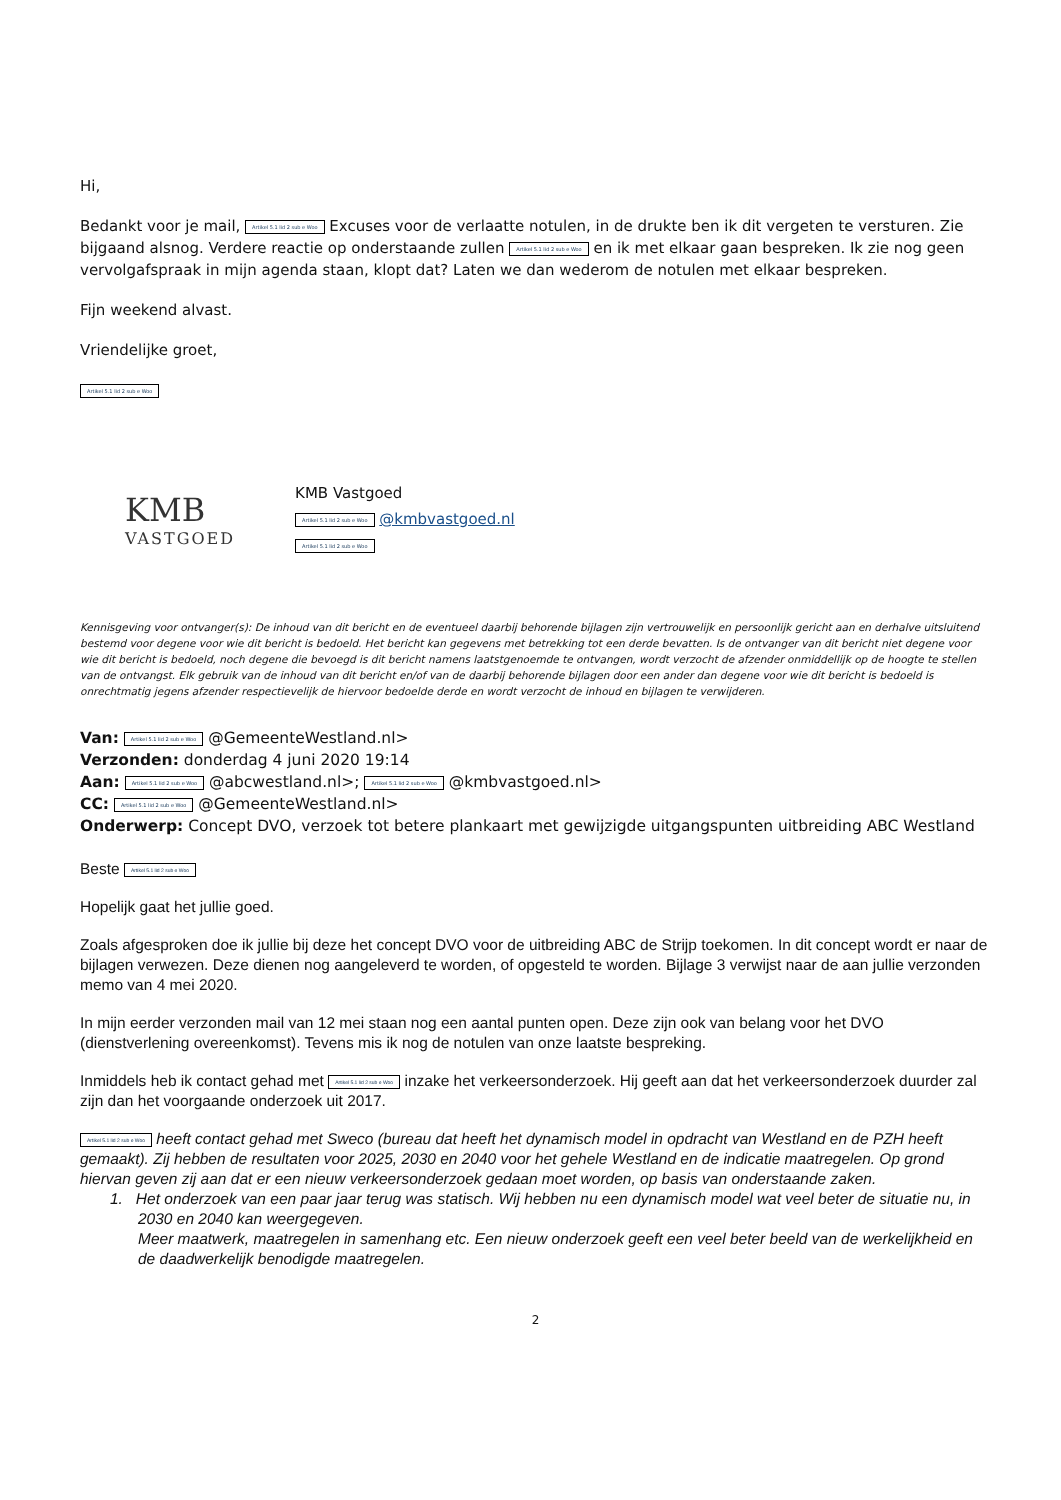Hi,
Bedankt voor je mail, Artikel 5.1 lid 2 sub e Woo Excuses voor de verlaatte notulen, in de drukte ben ik dit vergeten te versturen. Zie bijgaand alsnog. Verdere reactie op onderstaande zullen Artikel 5.1 lid 2 sub e Woo en ik met elkaar gaan bespreken. Ik zie nog geen vervolgafspraak in mijn agenda staan, klopt dat? Laten we dan wederom de notulen met elkaar bespreken.
Fijn weekend alvast.
Vriendelijke groet,
Artikel 5.1 lid 2 sub e Woo
KMB
VASTGOED
KMB Vastgoed
Artikel 5.1 lid 2 sub e Woo @kmbvastgoed.nl
Artikel 5.1 lid 2 sub e Woo
Kennisgeving voor ontvanger(s): De inhoud van dit bericht en de eventueel daarbij behorende bijlagen zijn vertrouwelijk en persoonlijk gericht aan en derhalve uitsluitend bestemd voor degene voor wie dit bericht is bedoeld. Het bericht kan gegevens met betrekking tot een derde bevatten. Is de ontvanger van dit bericht niet degene voor wie dit bericht is bedoeld, noch degene die bevoegd is dit bericht namens laatstgenoemde te ontvangen, wordt verzocht de afzender onmiddellijk op de hoogte te stellen van de ontvangst. Elk gebruik van de inhoud van dit bericht en/of van de daarbij behorende bijlagen door een ander dan degene voor wie dit bericht is bedoeld is onrechtmatig jegens afzender respectievelijk de hiervoor bedoelde derde en wordt verzocht de inhoud en bijlagen te verwijderen.
Van: Artikel 5.1 lid 2 sub e Woo @GemeenteWestland.nl>
Verzonden: donderdag 4 juni 2020 19:14
Aan: Artikel 5.1 lid 2 sub e Woo @abcwestland.nl>; Artikel 5.1 lid 2 sub e Woo @kmbvastgoed.nl>
CC: Artikel 5.1 lid 2 sub e Woo @GemeenteWestland.nl>
Onderwerp: Concept DVO, verzoek tot betere plankaart met gewijzigde uitgangspunten uitbreiding ABC Westland
Beste Artikel 5.1 lid 2 sub e Woo
Hopelijk gaat het jullie goed.
Zoals afgesproken doe ik jullie bij deze het concept DVO voor de uitbreiding ABC de Strijp toekomen. In dit concept wordt er naar de bijlagen verwezen. Deze dienen nog aangeleverd te worden, of opgesteld te worden. Bijlage 3 verwijst naar de aan jullie verzonden memo van 4 mei 2020.
In mijn eerder verzonden mail van 12 mei staan nog een aantal punten open. Deze zijn ook van belang voor het DVO (dienstverlening overeenkomst). Tevens mis ik nog de notulen van onze laatste bespreking.
Inmiddels heb ik contact gehad met Artikel 5.1 lid 2 sub e Woo inzake het verkeersonderzoek. Hij geeft aan dat het verkeersonderzoek duurder zal zijn dan het voorgaande onderzoek uit 2017.
Artikel 5.1 lid 2 sub e Woo heeft contact gehad met Sweco (bureau dat heeft het dynamisch model in opdracht van Westland en de PZH heeft gemaakt). Zij hebben de resultaten voor 2025, 2030 en 2040 voor het gehele Westland en de indicatie maatregelen. Op grond hiervan geven zij aan dat er een nieuw verkeersonderzoek gedaan moet worden, op basis van onderstaande zaken.
1. Het onderzoek van een paar jaar terug was statisch. Wij hebben nu een dynamisch model wat veel beter de situatie nu, in 2030 en 2040 kan weergegeven.
Meer maatwerk, maatregelen in samenhang etc. Een nieuw onderzoek geeft een veel beter beeld van de werkelijkheid en de daadwerkelijk benodigde maatregelen.
2